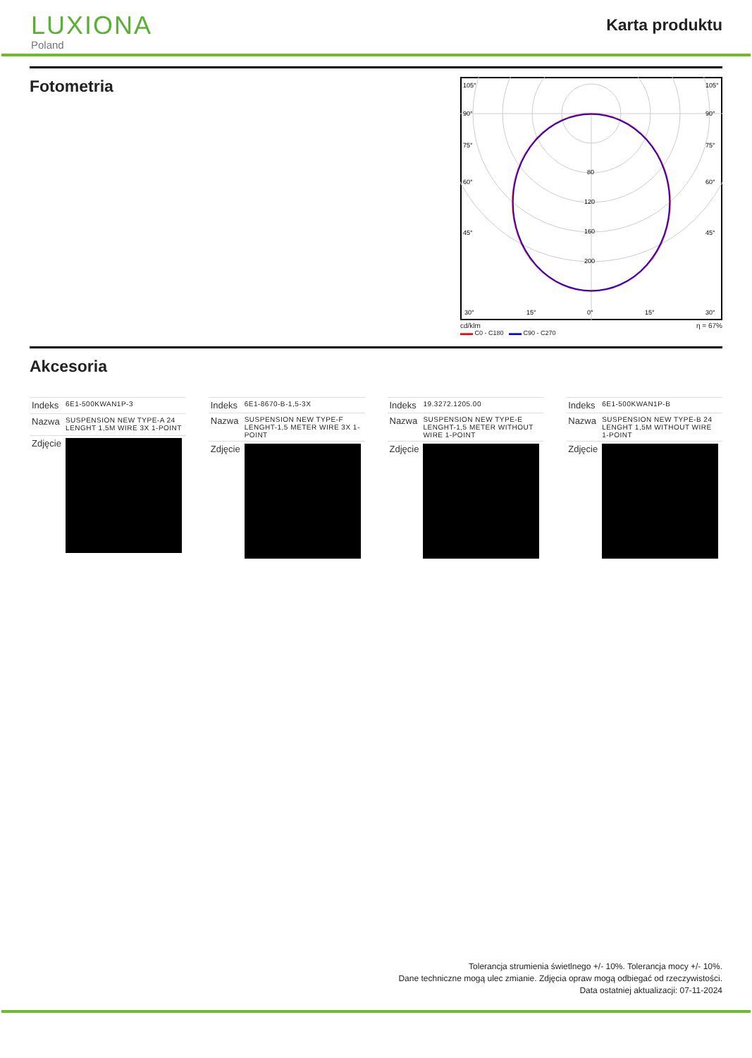LUXIONA
Poland
Karta produktu
Fotometria
105°
90°
75°
60°
45°
30°
15°
0°
15°
30°
105°
90°
75°
60°
45°
80
120
160
200
cd/klm η = 67%
▬▬ C0 - C180 ▬▬ C90 - C270
Akcesoria
| Indeks | 6E1-500KWAN1P-3 |
| Nazwa | SUSPENSION NEW TYPE-A 24 LENGHT 1,5M WIRE 3X 1-POINT |
| Zdjęcie | |
| Indeks | 6E1-8670-B-1,5-3X |
| Nazwa | SUSPENSION NEW TYPE-F LENGHT-1,5 METER WIRE 3X 1-POINT |
| Zdjęcie | |
| Indeks | 19.3272.1205.00 |
| Nazwa | SUSPENSION NEW TYPE-E LENGHT-1,5 METER WITHOUT WIRE 1-POINT |
| Zdjęcie | |
| Indeks | 6E1-500KWAN1P-B |
| Nazwa | SUSPENSION NEW TYPE-B 24 LENGHT 1,5M WITHOUT WIRE 1-POINT |
| Zdjęcie | |
Tolerancja strumienia świetlnego +/- 10%. Tolerancja mocy +/- 10%.
Dane techniczne mogą ulec zmianie. Zdjęcia opraw mogą odbiegać od rzeczywistości.
Data ostatniej aktualizacji: 07-11-2024